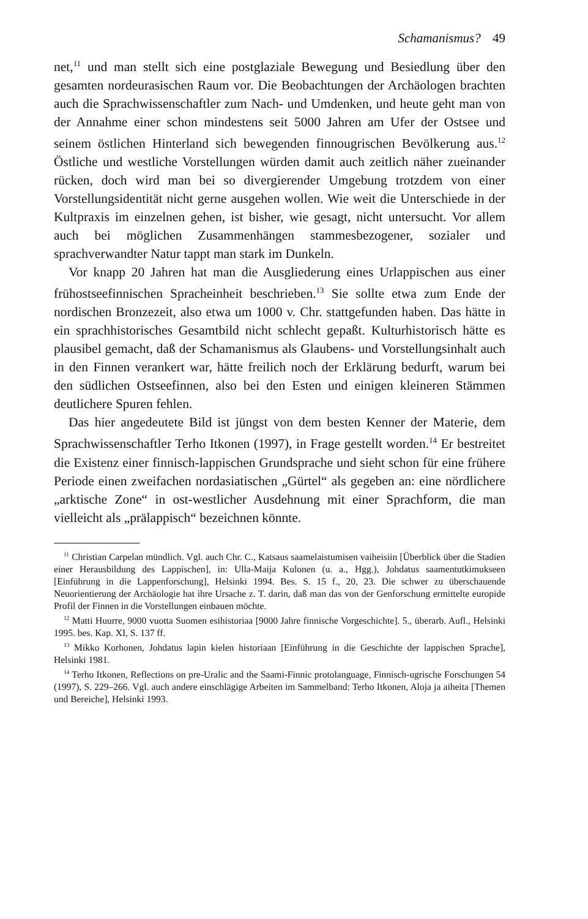Schamanismus? 49
net,<sup>11</sup> und man stellt sich eine postglaziale Bewegung und Besiedlung über den gesamten nordeurasischen Raum vor. Die Beobachtungen der Archäologen brachten auch die Sprachwissenschaftler zum Nach- und Umdenken, und heute geht man von der Annahme einer schon mindestens seit 5000 Jahren am Ufer der Ostsee und seinem östlichen Hinterland sich bewegenden finnougrischen Bevölkerung aus.<sup>12</sup> Östliche und westliche Vorstellungen würden damit auch zeitlich näher zueinander rücken, doch wird man bei so divergierender Umgebung trotzdem von einer Vorstellungsidentität nicht gerne ausgehen wollen. Wie weit die Unterschiede in der Kultpraxis im einzelnen gehen, ist bisher, wie gesagt, nicht untersucht. Vor allem auch bei möglichen Zusammenhängen stammesbezogener, sozialer und sprachverwandter Natur tappt man stark im Dunkeln.
Vor knapp 20 Jahren hat man die Ausgliederung eines Urlappischen aus einer frühostseefinnischen Spracheinheit beschrieben.<sup>13</sup> Sie sollte etwa zum Ende der nordischen Bronzezeit, also etwa um 1000 v. Chr. stattgefunden haben. Das hätte in ein sprachhistorisches Gesamtbild nicht schlecht gepaßt. Kulturhistorisch hätte es plausibel gemacht, daß der Schamanismus als Glaubens- und Vorstellungsinhalt auch in den Finnen verankert war, hätte freilich noch der Erklärung bedurft, warum bei den südlichen Ostseefinnen, also bei den Esten und einigen kleineren Stämmen deutlichere Spuren fehlen.
Das hier angedeutete Bild ist jüngst von dem besten Kenner der Materie, dem Sprachwissenschaftler Terho Itkonen (1997), in Frage gestellt worden.<sup>14</sup> Er bestreitet die Existenz einer finnisch-lappischen Grundsprache und sieht schon für eine frühere Periode einen zweifachen nordasiatischen „Gürtel“ als gegeben an: eine nördlichere „arktische Zone“ in ost-westlicher Ausdehnung mit einer Sprachform, die man vielleicht als „prälappisch“ bezeichnen könnte.
<sup>11</sup> Christian Carpelan mündlich. Vgl. auch Chr. C., Katsaus saamelaistumisen vaiheisiin [Überblick über die Stadien einer Herausbildung des Lappischen], in: Ulla-Maija Kulonen (u. a., Hgg.), Johdatus saamentutkimukseen [Einführung in die Lappenforschung], Helsinki 1994. Bes. S. 15 f., 20, 23. Die schwer zu überschauende Neuorientierung der Archäologie hat ihre Ursache z. T. darin, daß man das von der Genforschung ermittelte europide Profil der Finnen in die Vorstellungen einbauen möchte.
<sup>12</sup> Matti Huurre, 9000 vuotta Suomen esihistoriaa [9000 Jahre finnische Vorgeschichte]. 5., überarb. Aufl., Helsinki 1995. bes. Kap. XI, S. 137 ff.
<sup>13</sup> Mikko Korhonen, Johdatus lapin kielen historiaan [Einführung in die Geschichte der lappischen Sprache], Helsinki 1981.
<sup>14</sup> Terho Itkonen, Reflections on pre-Uralic and the Saami-Finnic protolanguage, Finnisch-ugrische Forschungen 54 (1997), S. 229–266. Vgl. auch andere einschlägige Arbeiten im Sammelband: Terho Itkonen, Aloja ja aiheita [Themen und Bereiche], Helsinki 1993.